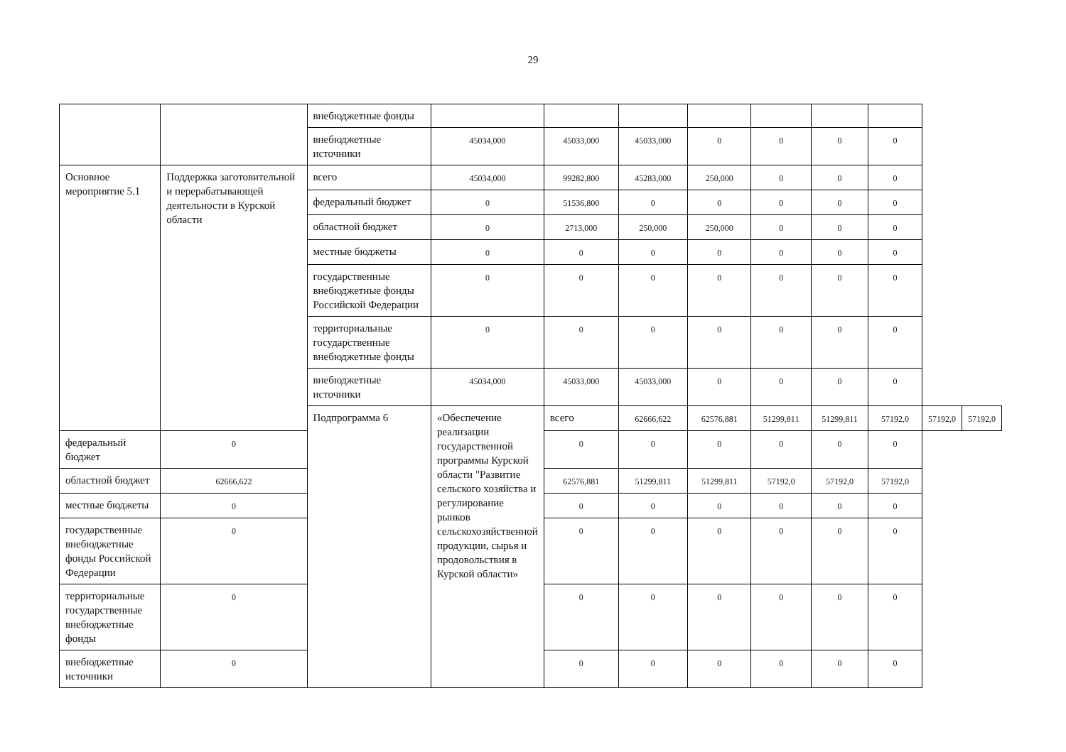29
| | | внебюджетные фонды | | | | | | | | | |
| | | внебюджетные источники | 45034,000 | 45033,000 | 45033,000 | 0 | 0 | 0 | 0 | | |
| Основное мероприятие 5.1 | Поддержка заготовительной и перерабатывающей деятельности в Курской области | всего | 45034,000 | 99282,800 | 45283,000 | 250,000 | 0 | 0 | 0 | | |
| | | федеральный бюджет | 0 | 51536,800 | 0 | 0 | 0 | 0 | 0 | | |
| | | областной бюджет | 0 | 2713,000 | 250,000 | 250,000 | 0 | 0 | 0 | | |
| | | местные бюджеты | 0 | 0 | 0 | 0 | 0 | 0 | 0 | | |
| | | государственные внебюджетные фонды Российской Федерации | 0 | 0 | 0 | 0 | 0 | 0 | 0 | | |
| | | территориальные государственные внебюджетные фонды | 0 | 0 | 0 | 0 | 0 | 0 | 0 | | |
| | | внебюджетные источники | 45034,000 | 45033,000 | 45033,000 | 0 | 0 | 0 | 0 | | |
| | | Подпрограмма 6 | «Обеспечение реализации государственной программы Курской области "Развитие сельского хозяйства и регулирование рынков сельскохозяйственной продукции, сырья и продовольствия в Курской области» | всего | 62666,622 | 62576,881 | 51299,811 | 51299,811 | 57192,0 | 57192,0 | 57192,0 |
| федеральный бюджет | 0 | | | 0 | 0 | 0 | 0 | 0 | 0 | | |
| областной бюджет | 62666,622 | | | 62576,881 | 51299,811 | 51299,811 | 57192,0 | 57192,0 | 57192,0 | | |
| местные бюджеты | 0 | | | 0 | 0 | 0 | 0 | 0 | 0 | | |
| государственные внебюджетные фонды Российской Федерации | 0 | | | 0 | 0 | 0 | 0 | 0 | 0 | | |
| территориальные государственные внебюджетные фонды | 0 | | | 0 | 0 | 0 | 0 | 0 | 0 | | |
| внебюджетные источники | 0 | | | 0 | 0 | 0 | 0 | 0 | 0 | | |